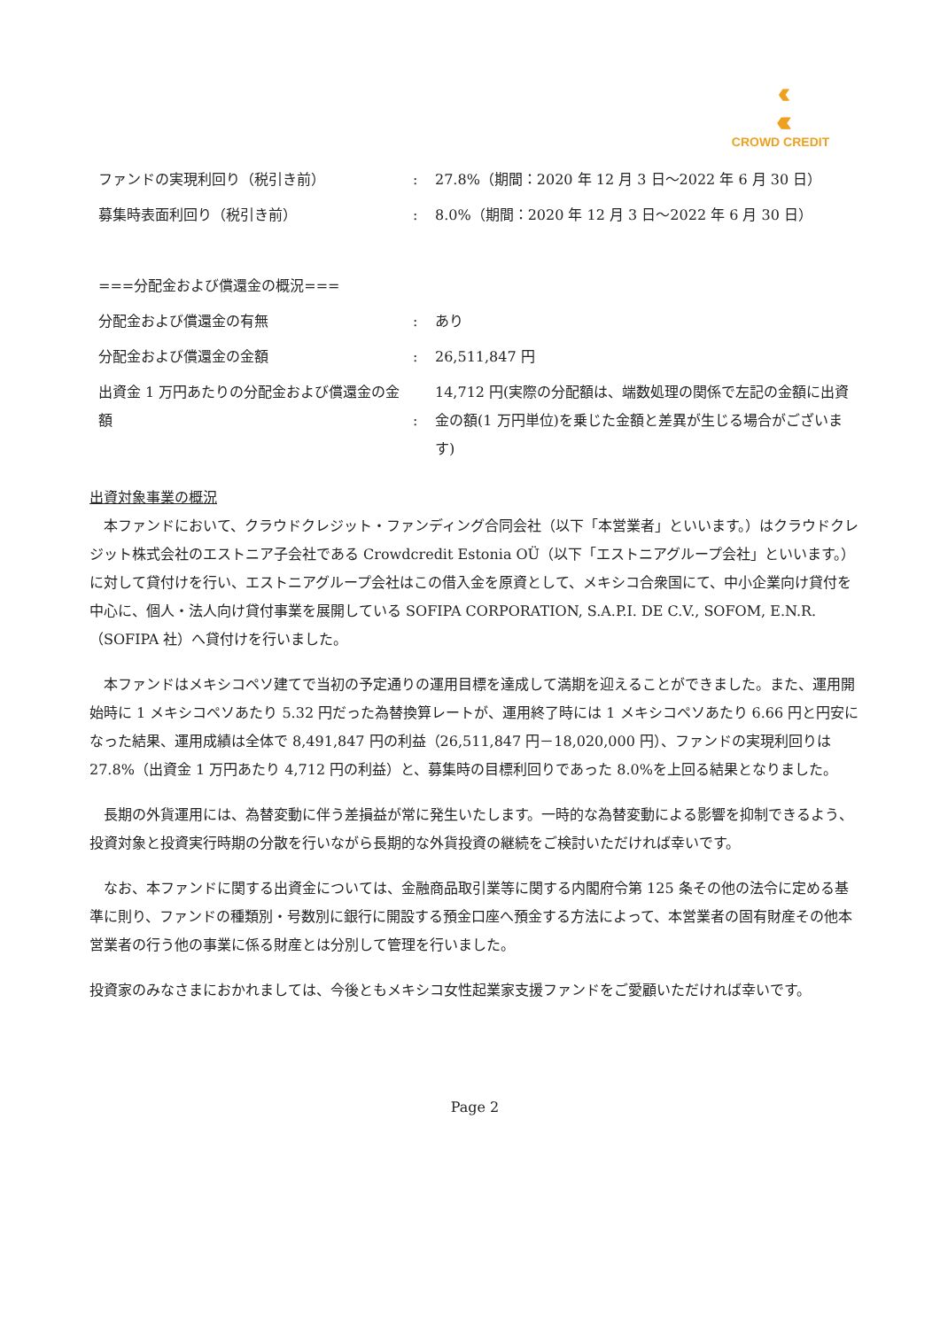‹‹
‹‹‹
CROWD CREDIT
| ファンドの実現利回り（税引き前） | : | 27.8%（期間：2020 年 12 月 3 日～2022 年 6 月 30 日） |
| 募集時表面利回り（税引き前） | : | 8.0%（期間：2020 年 12 月 3 日～2022 年 6 月 30 日） |
| ===分配金および償還金の概況=== | | |
| 分配金および償還金の有無 | : | あり |
| 分配金および償還金の金額 | : | 26,511,847 円 |
| 出資金 1 万円あたりの分配金および償還金の金額 | : | 14,712 円(実際の分配額は、端数処理の関係で左記の金額に出資金の額(1 万円単位)を乗じた金額と差異が生じる場合がございます) |
出資対象事業の概況
　本ファンドにおいて、クラウドクレジット・ファンディング合同会社（以下「本営業者」といいます。）はクラウドクレジット株式会社のエストニア子会社である Crowdcredit Estonia OÜ（以下「エストニアグループ会社」といいます。）に対して貸付けを行い、エストニアグループ会社はこの借入金を原資として、メキシコ合衆国にて、中小企業向け貸付を中心に、個人・法人向け貸付事業を展開している SOFIPA CORPORATION, S.A.P.I. DE C.V., SOFOM, E.N.R.（SOFIPA 社）へ貸付けを行いました。
　本ファンドはメキシコペソ建てで当初の予定通りの運用目標を達成して満期を迎えることができました。また、運用開始時に 1 メキシコペソあたり 5.32 円だった為替換算レートが、運用終了時には 1 メキシコペソあたり 6.66 円と円安になった結果、運用成績は全体で 8,491,847 円の利益（26,511,847 円－18,020,000 円）、ファンドの実現利回りは 27.8%（出資金 1 万円あたり 4,712 円の利益）と、募集時の目標利回りであった 8.0%を上回る結果となりました。
　長期の外貨運用には、為替変動に伴う差損益が常に発生いたします。一時的な為替変動による影響を抑制できるよう、投資対象と投資実行時期の分散を行いながら長期的な外貨投資の継続をご検討いただければ幸いです。
　なお、本ファンドに関する出資金については、金融商品取引業等に関する内閣府令第 125 条その他の法令に定める基準に則り、ファンドの種類別・号数別に銀行に開設する預金口座へ預金する方法によって、本営業者の固有財産その他本営業者の行う他の事業に係る財産とは分別して管理を行いました。
投資家のみなさまにおかれましては、今後ともメキシコ女性起業家支援ファンドをご愛顧いただければ幸いです。
Page 2